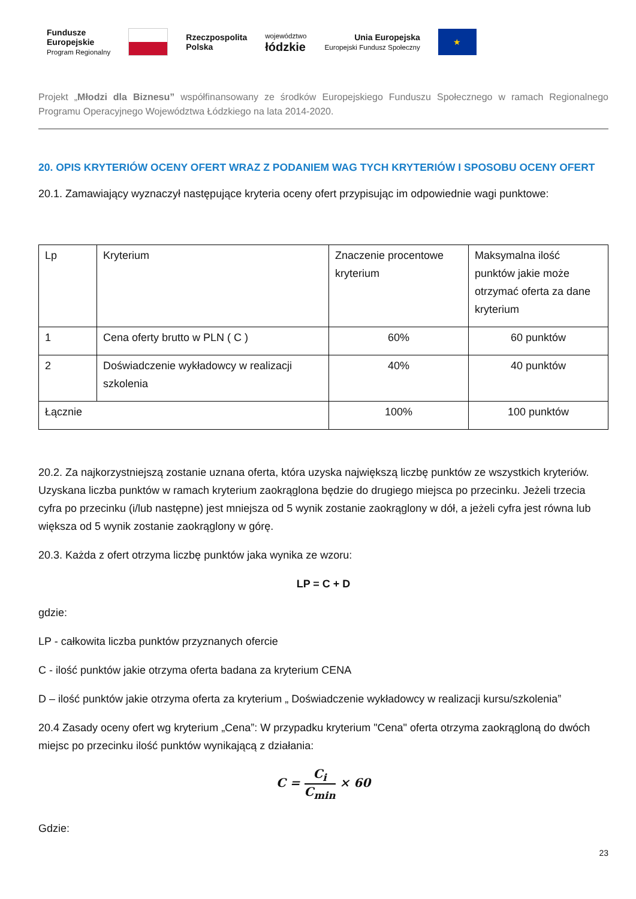Fundusze
Europejskie
Program Regionalny
Rzeczpospolita
Polska
województwo
łódzkie
Unia Europejska
Europejski Fundusz Społeczny
★
Projekt „Młodzi dla Biznesu” współfinansowany ze środków Europejskiego Funduszu Społecznego w ramach Regionalnego Programu Operacyjnego Województwa Łódzkiego na lata 2014-2020.
20. OPIS KRYTERIÓW OCENY OFERT WRAZ Z PODANIEM WAG TYCH KRYTERIÓW I SPOSOBU OCENY OFERT
20.1. Zamawiający wyznaczył następujące kryteria oceny ofert przypisując im odpowiednie wagi punktowe:
| Lp | Kryterium | Znaczenie procentowe kryterium | Maksymalna ilość punktów jakie może otrzymać oferta za dane kryterium |
| 1 | Cena oferty brutto w PLN ( C ) | 60% | 60 punktów |
| 2 | Doświadczenie wykładowcy w realizacji szkolenia | 40% | 40 punktów |
| Łącznie | | 100% | 100 punktów |
20.2. Za najkorzystniejszą zostanie uznana oferta, która uzyska największą liczbę punktów ze wszystkich kryteriów. Uzyskana liczba punktów w ramach kryterium zaokrąglona będzie do drugiego miejsca po przecinku. Jeżeli trzecia cyfra po przecinku (i/lub następne) jest mniejsza od 5 wynik zostanie zaokrąglony w dół, a jeżeli cyfra jest równa lub większa od 5 wynik zostanie zaokrąglony w górę.
20.3. Każda z ofert otrzyma liczbę punktów jaka wynika ze wzoru:
LP = C + D
gdzie:
LP - całkowita liczba punktów przyznanych ofercie
C - ilość punktów jakie otrzyma oferta badana za kryterium CENA
D – ilość punktów jakie otrzyma oferta za kryterium „ Doświadczenie wykładowcy w realizacji kursu/szkolenia”
20.4 Zasady oceny ofert wg kryterium „Cena”: W przypadku kryterium "Cena" oferta otrzyma zaokrągloną do dwóch miejsc po przecinku ilość punktów wynikającą z działania:
C = C<sub>i</sub> C<sub>min</sub> × 60
Gdzie:
23